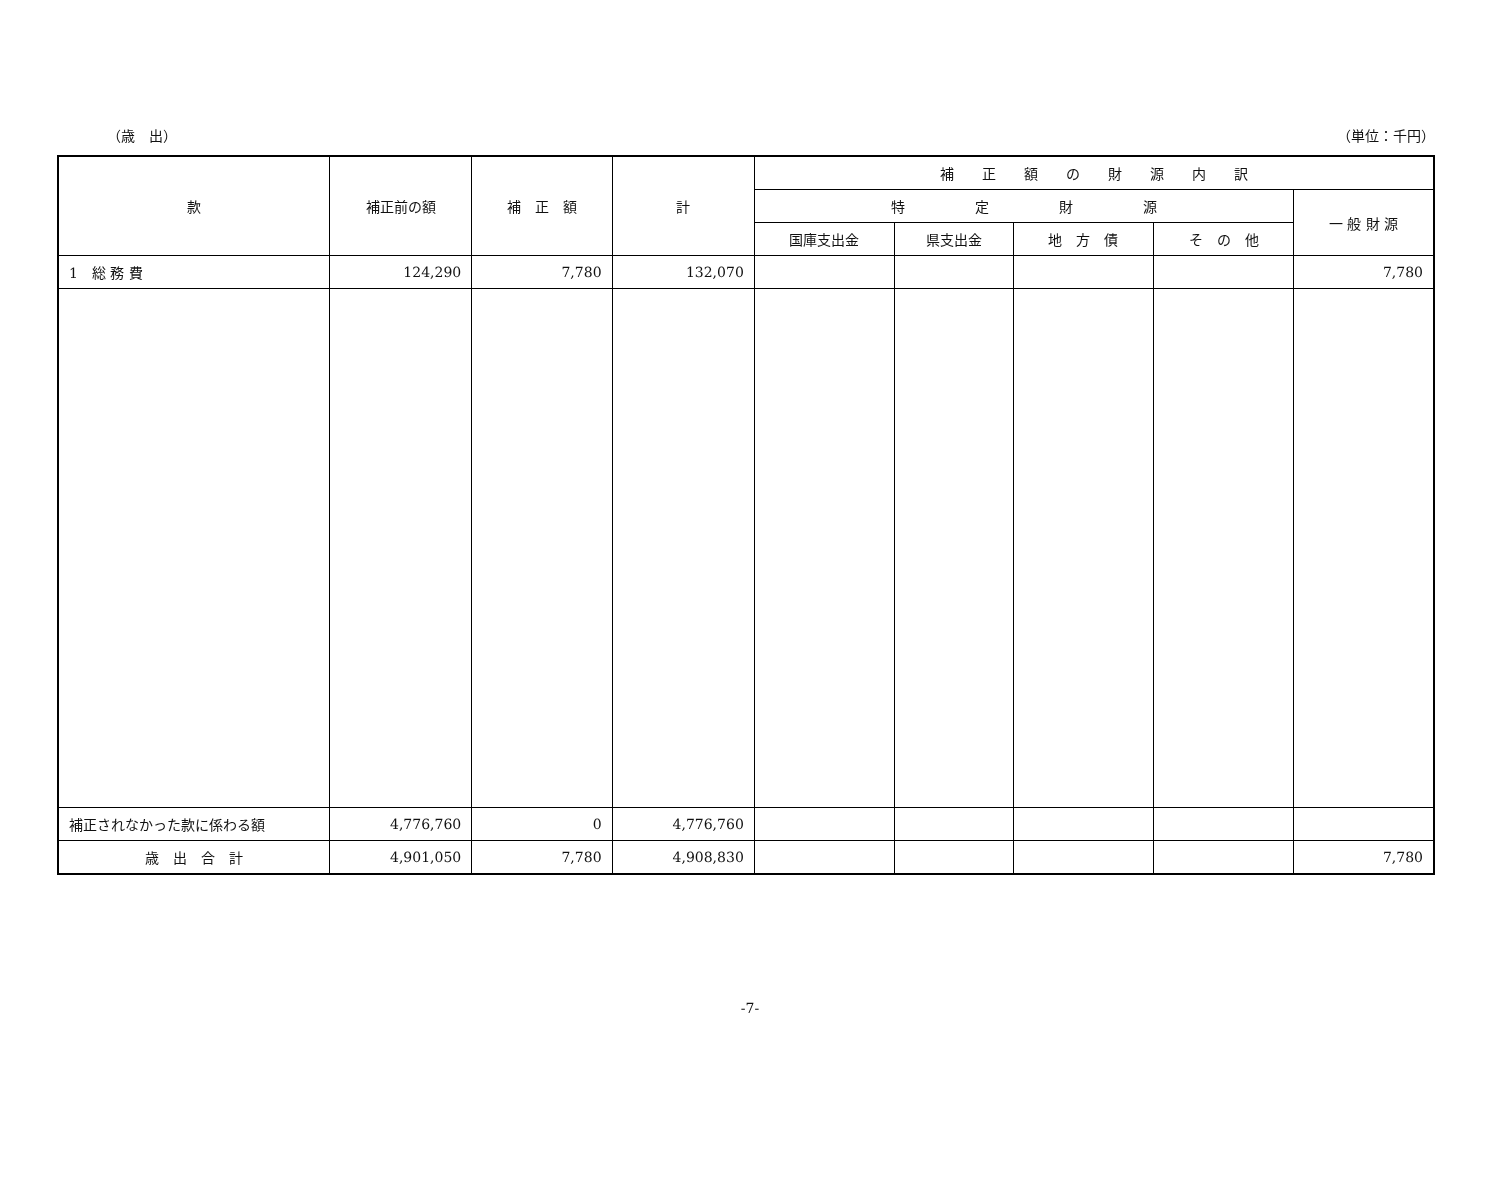（歳　出） （単位：千円）
| 款 | 補正前の額 | 補 正 額 | 計 | 補 正 額 の 財 源 内 訳 | | | | |
| --- | --- | --- | --- | --- | --- | --- | --- | --- |
| | | | | 特 定 財 源 | | | | 一 般 財 源 |
| | | | | 国庫支出金 | 県支出金 | 地 方 債 | そ の 他 | |
| 1 総 務 費 | 124,290 | 7,780 | 132,070 | | | | | 7,780 |
| 補正されなかった款に係わる額 | 4,776,760 | 0 | 4,776,760 | | | | | |
| 歳 出 合 計 | 4,901,050 | 7,780 | 4,908,830 | | | | | 7,780 |
-7-